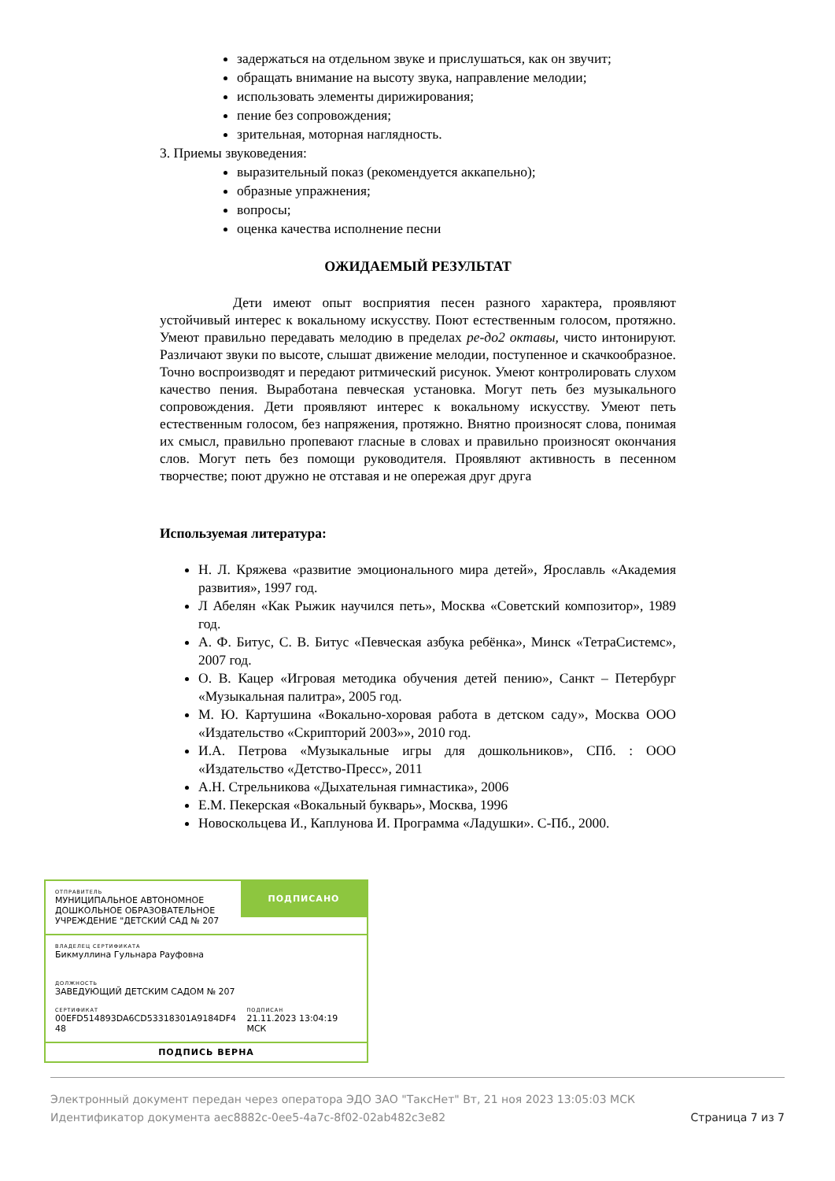задержаться на отдельном звуке и прислушаться, как он звучит;
обращать внимание на высоту звука, направление мелодии;
использовать элементы дирижирования;
пение без сопровождения;
зрительная, моторная наглядность.
3. Приемы звуковедения:
выразительный показ (рекомендуется аккапельно);
образные упражнения;
вопросы;
оценка качества исполнение песни
ОЖИДАЕМЫЙ РЕЗУЛЬТАТ
Дети имеют опыт восприятия песен разного характера, проявляют устойчивый интерес к вокальному искусству. Поют естественным голосом, протяжно. Умеют правильно передавать мелодию в пределах ре-до2 октавы, чисто интонируют. Различают звуки по высоте, слышат движение мелодии, поступенное и скачкообразное. Точно воспроизводят и передают ритмический рисунок. Умеют контролировать слухом качество пения. Выработана певческая установка. Могут петь без музыкального сопровождения. Дети проявляют интерес к вокальному искусству. Умеют петь естественным голосом, без напряжения, протяжно. Внятно произносят слова, понимая их смысл, правильно пропевают гласные в словах и правильно произносят окончания слов. Могут петь без помощи руководителя. Проявляют активность в песенном творчестве; поют дружно не отставая и не опережая друг друга
Используемая литература:
Н. Л. Кряжева «развитие эмоционального мира детей», Ярославль «Академия развития», 1997 год.
Л Абелян «Как Рыжик научился петь», Москва «Советский композитор», 1989 год.
А. Ф. Битус, С. В. Битус «Певческая азбука ребёнка», Минск «ТетраСистемс», 2007 год.
О. В. Кацер «Игровая методика обучения детей пению», Санкт – Петербург «Музыкальная палитра», 2005 год.
М. Ю. Картушина «Вокально-хоровая работа в детском саду», Москва ООО «Издательство «Скрипторий 2003»», 2010 год.
И.А. Петрова «Музыкальные игры для дошкольников», СПб. : ООО «Издательство «Детство-Пресс», 2011
А.Н. Стрельникова «Дыхательная гимнастика», 2006
Е.М. Пекерская «Вокальный букварь», Москва, 1996
Новоскольцева И., Каплунова И. Программа «Ладушки». С-Пб., 2000.
ОТПРАВИТЕЛЬ
МУНИЦИПАЛЬНОЕ АВТОНОМНОЕ ДОШКОЛЬНОЕ ОБРАЗОВАТЕЛЬНОЕ УЧРЕЖДЕНИЕ "ДЕТСКИЙ САД № 207
ПОДПИСАНО
ВЛАДЕЛЕЦ СЕРТИФИКАТА
Бикмуллина Гульнара Рауфовна
ДОЛЖНОСТЬ
ЗАВЕДУЮЩИЙ ДЕТСКИМ САДОМ № 207
СЕРТИФИКАТ
00EFD514893DA6CD53318301A9184DF4 48
ПОДПИСАН
21.11.2023 13:04:19 МСК
ПОДПИСЬ ВЕРНА
Электронный документ передан через оператора ЭДО ЗАО "ТаксНет" Вт, 21 ноя 2023 13:05:03 МСК
Идентификатор документа aec8882c-0ee5-4a7c-8f02-02ab482c3e82
Страница 7 из 7